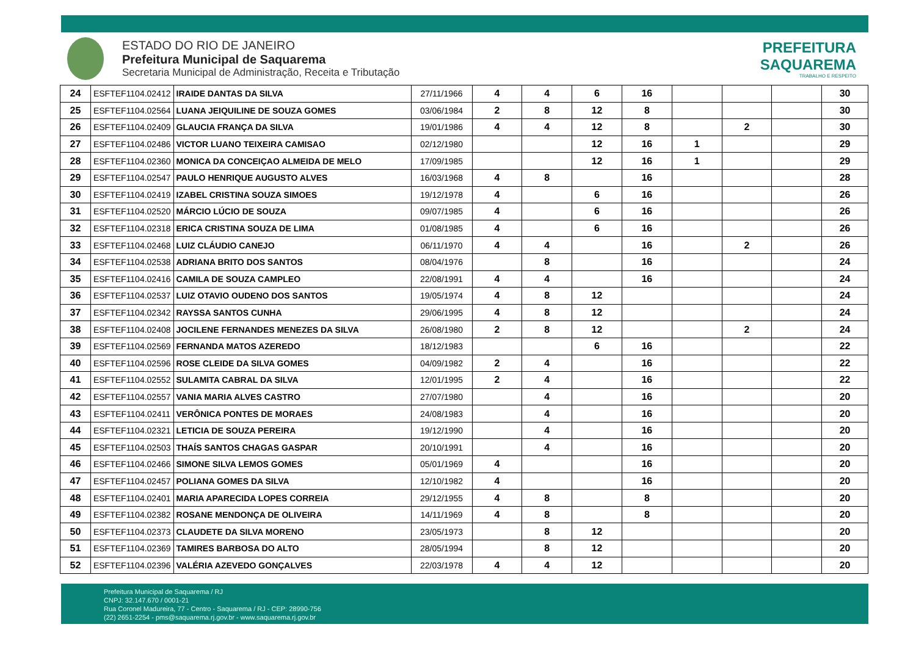ESTADO DO RIO DE JANEIRO
Prefeitura Municipal de Saquarema
Secretaria Municipal de Administração, Receita e Tributação
PREFEITURA
SAQUAREMA
TRABALHO E RESPEITO
| 24 | ESFTEF1104.02412 | IRAIDE DANTAS DA SILVA | 27/11/1966 | 4 | 4 | 6 | 16 | | | | 30 |
| 25 | ESFTEF1104.02564 | LUANA JEIQUILINE DE SOUZA GOMES | 03/06/1984 | 2 | 8 | 12 | 8 | | | | 30 |
| 26 | ESFTEF1104.02409 | GLAUCIA FRANÇA DA SILVA | 19/01/1986 | 4 | 4 | 12 | 8 | | 2 | | 30 |
| 27 | ESFTEF1104.02486 | VICTOR LUANO TEIXEIRA CAMISAO | 02/12/1980 | | | 12 | 16 | 1 | | | 29 |
| 28 | ESFTEF1104.02360 | MONICA DA CONCEIÇAO ALMEIDA DE MELO | 17/09/1985 | | | 12 | 16 | 1 | | | 29 |
| 29 | ESFTEF1104.02547 | PAULO HENRIQUE AUGUSTO ALVES | 16/03/1968 | 4 | 8 | | 16 | | | | 28 |
| 30 | ESFTEF1104.02419 | IZABEL CRISTINA SOUZA SIMOES | 19/12/1978 | 4 | | 6 | 16 | | | | 26 |
| 31 | ESFTEF1104.02520 | MÁRCIO LÚCIO DE SOUZA | 09/07/1985 | 4 | | 6 | 16 | | | | 26 |
| 32 | ESFTEF1104.02318 | ERICA CRISTINA SOUZA DE LIMA | 01/08/1985 | 4 | | 6 | 16 | | | | 26 |
| 33 | ESFTEF1104.02468 | LUIZ CLÁUDIO CANEJO | 06/11/1970 | 4 | 4 | | 16 | | 2 | | 26 |
| 34 | ESFTEF1104.02538 | ADRIANA BRITO DOS SANTOS | 08/04/1976 | | 8 | | 16 | | | | 24 |
| 35 | ESFTEF1104.02416 | CAMILA DE SOUZA CAMPLEO | 22/08/1991 | 4 | 4 | | 16 | | | | 24 |
| 36 | ESFTEF1104.02537 | LUIZ OTAVIO OUDENO DOS SANTOS | 19/05/1974 | 4 | 8 | 12 | | | | | 24 |
| 37 | ESFTEF1104.02342 | RAYSSA SANTOS CUNHA | 29/06/1995 | 4 | 8 | 12 | | | | | 24 |
| 38 | ESFTEF1104.02408 | JOCILENE FERNANDES MENEZES DA SILVA | 26/08/1980 | 2 | 8 | 12 | | | 2 | | 24 |
| 39 | ESFTEF1104.02569 | FERNANDA MATOS AZEREDO | 18/12/1983 | | | 6 | 16 | | | | 22 |
| 40 | ESFTEF1104.02596 | ROSE CLEIDE DA SILVA GOMES | 04/09/1982 | 2 | 4 | | 16 | | | | 22 |
| 41 | ESFTEF1104.02552 | SULAMITA CABRAL DA SILVA | 12/01/1995 | 2 | 4 | | 16 | | | | 22 |
| 42 | ESFTEF1104.02557 | VANIA MARIA ALVES CASTRO | 27/07/1980 | | 4 | | 16 | | | | 20 |
| 43 | ESFTEF1104.02411 | VERÔNICA PONTES DE MORAES | 24/08/1983 | | 4 | | 16 | | | | 20 |
| 44 | ESFTEF1104.02321 | LETICIA DE SOUZA PEREIRA | 19/12/1990 | | 4 | | 16 | | | | 20 |
| 45 | ESFTEF1104.02503 | THAÍS SANTOS CHAGAS GASPAR | 20/10/1991 | | 4 | | 16 | | | | 20 |
| 46 | ESFTEF1104.02466 | SIMONE SILVA LEMOS GOMES | 05/01/1969 | 4 | | | 16 | | | | 20 |
| 47 | ESFTEF1104.02457 | POLIANA GOMES DA SILVA | 12/10/1982 | 4 | | | 16 | | | | 20 |
| 48 | ESFTEF1104.02401 | MARIA APARECIDA LOPES CORREIA | 29/12/1955 | 4 | 8 | | 8 | | | | 20 |
| 49 | ESFTEF1104.02382 | ROSANE MENDONÇA DE OLIVEIRA | 14/11/1969 | 4 | 8 | | 8 | | | | 20 |
| 50 | ESFTEF1104.02373 | CLAUDETE DA SILVA MORENO | 23/05/1973 | | 8 | 12 | | | | | 20 |
| 51 | ESFTEF1104.02369 | TAMIRES BARBOSA DO ALTO | 28/05/1994 | | 8 | 12 | | | | | 20 |
| 52 | ESFTEF1104.02396 | VALÉRIA AZEVEDO GONÇALVES | 22/03/1978 | 4 | 4 | 12 | | | | | 20 |
Prefeitura Municipal de Saquarema / RJ
CNPJ: 32.147.670 / 0001-21
Rua Coronel Madureira, 77 - Centro - Saquarema / RJ - CEP: 28990-756
(22) 2651-2254 - pms@saquarema.rj.gov.br - www.saquarema.rj.gov.br